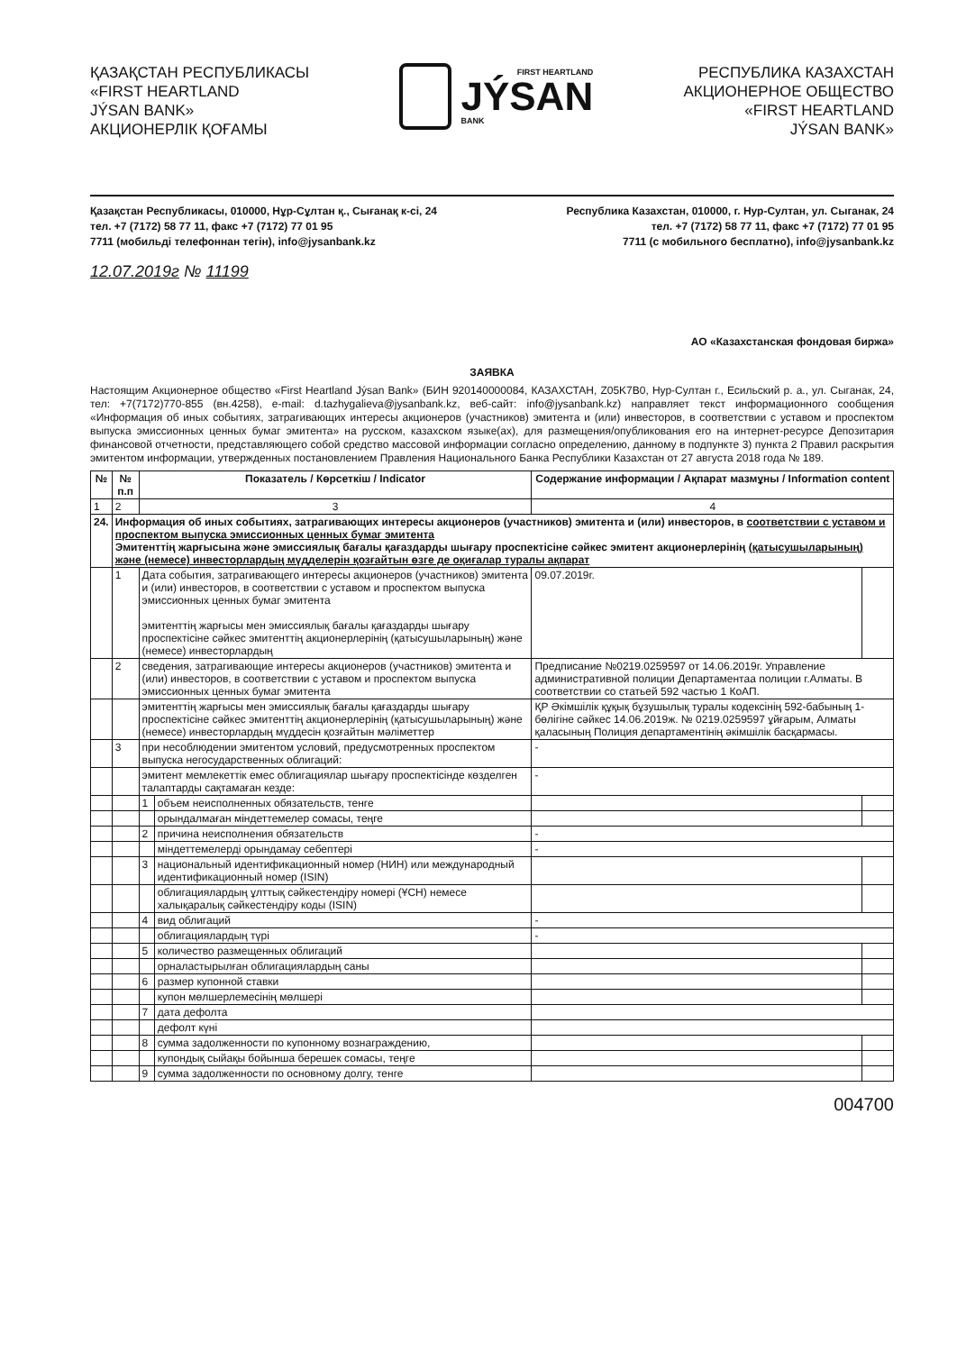ҚАЗАҚСТАН РЕСПУБЛИКАСЫ
«FIRST HEARTLAND
JÝSAN BANK»
АКЦИОНЕРЛІК ҚОҒАМЫ
FIRST HEARTLAND
JÝSAN
BANK
РЕСПУБЛИКА КАЗАХСТАН
АКЦИОНЕРНОЕ ОБЩЕСТВО
«FIRST HEARTLAND
JÝSAN BANK»
Қазақстан Республикасы, 010000, Нұр-Сұлтан қ., Сығанақ к-сі, 24
тел. +7 (7172) 58 77 11, факс +7 (7172) 77 01 95
7711 (мобильді телефоннан тегін), info@jysanbank.kz
Республика Казахстан, 010000, г. Нур-Султан, ул. Сыганак, 24
тел. +7 (7172) 58 77 11, факс +7 (7172) 77 01 95
7711 (с мобильного бесплатно), info@jysanbank.kz
12.07.2019г № 11199
АО «Казахстанская фондовая биржа»
ЗАЯВКА
Настоящим Акционерное общество «First Heartland Jýsan Bank» (БИН 920140000084, КАЗАХСТАН, Z05K7B0, Нур-Султан г., Есильский р. а., ул. Сыганак, 24, тел: +7(7172)770-855 (вн.4258), e-mail: d.tazhygalieva@jysanbank.kz, веб-сайт: info@jysanbank.kz) направляет текст информационного сообщения «Информация об иных событиях, затрагивающих интересы акционеров (участников) эмитента и (или) инвесторов, в соответствии с уставом и проспектом выпуска эмиссионных ценных бумаг эмитента» на русском, казахском языке(ах), для размещения/опубликования его на интернет-ресурсе Депозитария финансовой отчетности, представляющего собой средство массовой информации согласно определению, данному в подпункте 3) пункта 2 Правил раскрытия эмитентом информации, утвержденных постановлением Правления Национального Банка Республики Казахстан от 27 августа 2018 года № 189.
| № | № п.п | Показатель / Көрсеткіш / Indicator | | Содержание информации / Ақпарат мазмұны / Information content | |
| --- | --- | --- | --- | --- | --- |
| 1 | 2 | 3 | | 4 | |
| 24. | Информация об иных событиях, затрагивающих интересы акционеров (участников) эмитента и (или) инвесторов, в соответствии с уставом и проспектом выпуска эмиссионных ценных бумаг эмитента Эмитенттің жарғысына және эмиссиялық бағалы қағаздарды шығару проспектісіне сәйкес эмитент акционерлерінің (қатысушыларының) және (немесе) инвесторлардың мүдделерін қозғайтын өзге де оқиғалар туралы ақпарат | | | | |
| | 1 | Дата события, затрагивающего интересы акционеров (участников) эмитента и (или) инвесторов, в соответствии с уставом и проспектом выпуска эмиссионных ценных бумаг эмитента эмитенттің жарғысы мен эмиссиялық бағалы қағаздарды шығару проспектісіне сәйкес эмитенттің акционерлерінің (қатысушыларының) және (немесе) инвесторлардың | | 09.07.2019г. | |
| | 2 | сведения, затрагивающие интересы акционеров (участников) эмитента и (или) инвесторов, в соответствии с уставом и проспектом выпуска эмиссионных ценных бумаг эмитента | | Предписание №0219.0259597 от 14.06.2019г. Управление административной полиции Департаментаа полиции г.Алматы. В соответствии со статьей 592 частью 1 КоАП. | |
| | | эмитенттің жарғысы мен эмиссиялық бағалы қағаздарды шығару проспектісіне сәйкес эмитенттің акционерлерінің (қатысушыларының) және (немесе) инвесторлардың мүддесін қозғайтын мәліметтер | | ҚР Әкімшілік құқық бұзушылық туралы кодексінің 592-бабының 1-бөлігіне сәйкес 14.06.2019ж. № 0219.0259597 ұйғарым, Алматы қаласының Полиция департаментінің әкімшілік басқармасы. | |
| | 3 | при несоблюдении эмитентом условий, предусмотренных проспектом выпуска негосударственных облигаций: | | - | |
| | | эмитент мемлекеттік емес облигациялар шығару проспектісінде көзделген талаптарды сақтамаған кезде: | | - | |
| | | 1 | объем неисполненных обязательств, тенге | | |
| | | | орындалмаған міндеттемелер сомасы, теңге | | |
| | | 2 | причина неисполнения обязательств | - | |
| | | | міндеттемелерді орындамау себептері | - | |
| | | 3 | национальный идентификационный номер (НИН) или международный идентификационный номер (ISIN) | | |
| | | | облигациялардың ұлттық сәйкестендіру номері (ҰСН) немесе халықаралық сәйкестендіру коды (ISIN) | | |
| | | 4 | вид облигаций | - | |
| | | | облигациялардың түрі | - | |
| | | 5 | количество размещенных облигаций | | |
| | | | орналастырылған облигациялардың саны | | |
| | | 6 | размер купонной ставки | | |
| | | | купон мөлшерлемесінің мөлшері | | |
| | | 7 | дата дефолта | | |
| | | | дефолт күні | | |
| | | 8 | сумма задолженности по купонному вознаграждению, | | |
| | | | купондық сыйақы бойынша берешек сомасы, теңге | | |
| | | 9 | сумма задолженности по основному долгу, тенге | | |
004700